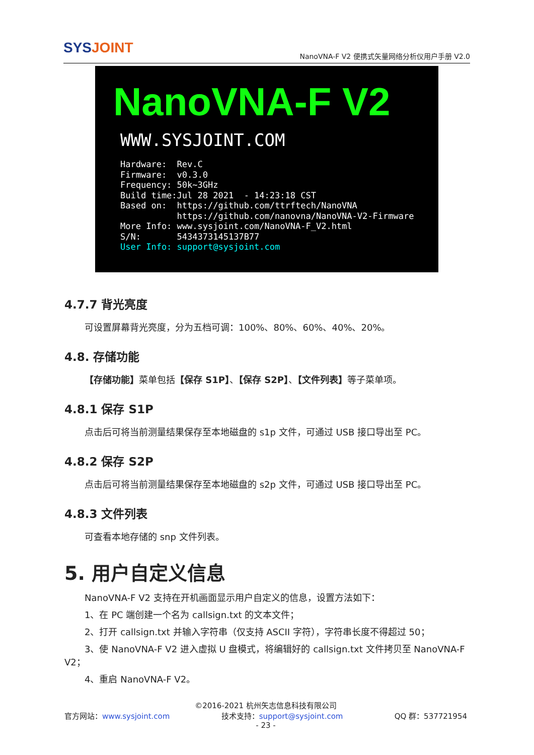SYSJOINT
NanoVNA-F V2 便携式矢量网络分析仪用户手册 V2.0
NanoVNA-F V2
WWW.SYSJOINT.COM
Hardware: Rev.C Firmware: v0.3.0 Frequency: 50k~3GHz Build time:Jul 28 2021 - 14:23:18 CST Based on: https://github.com/ttrftech/NanoVNA https://github.com/nanovna/NanoVNA-V2-Firmware More Info: www.sysjoint.com/NanoVNA-F_V2.html S/N: 5434373145137B77 User Info: support@sysjoint.com
4.7.7 背光亮度
可设置屏幕背光亮度，分为五档可调：100%、80%、60%、40%、20%。
4.8. 存储功能
【存储功能】菜单包括【保存 S1P】、【保存 S2P】、【文件列表】等子菜单项。
4.8.1 保存 S1P
点击后可将当前测量结果保存至本地磁盘的 s1p 文件，可通过 USB 接口导出至 PC。
4.8.2 保存 S2P
点击后可将当前测量结果保存至本地磁盘的 s2p 文件，可通过 USB 接口导出至 PC。
4.8.3 文件列表
可查看本地存储的 snp 文件列表。
5. 用户自定义信息
NanoVNA-F V2 支持在开机画面显示用户自定义的信息，设置方法如下：
1、在 PC 端创建一个名为 callsign.txt 的文本文件；
2、打开 callsign.txt 并输入字符串（仅支持 ASCII 字符），字符串长度不得超过 50；
3、使 NanoVNA-F V2 进入虚拟 U 盘模式，将编辑好的 callsign.txt 文件拷贝至 NanoVNA-F V2；
4、重启 NanoVNA-F V2。
©2016-2021 杭州矢志信息科技有限公司
官方网站：www.sysjoint.com 技术支持：support@sysjoint.com QQ 群：537721954
- 23 -